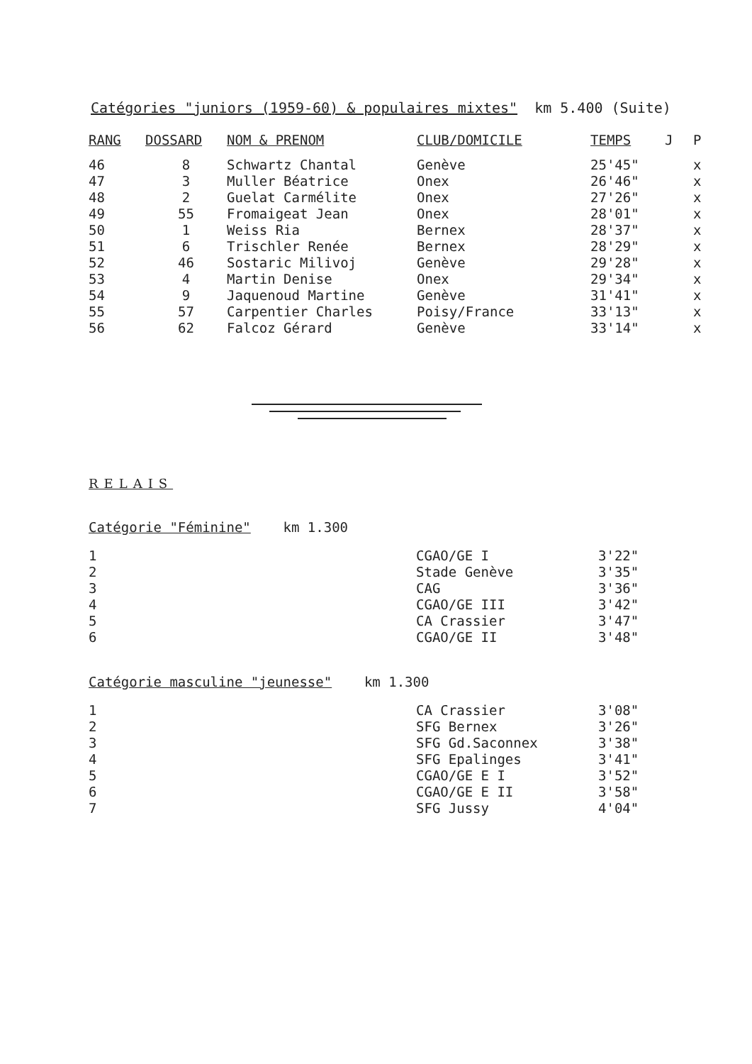Catégories "juniors (1959-60) & populaires mixtes" km 5.400 (Suite)
| RANG | DOSSARD | NOM & PRENOM | CLUB/DOMICILE | TEMPS | J | P |
| --- | --- | --- | --- | --- | --- | --- |
| 46 | 8 | Schwartz Chantal | Genève | 25'45" | | x |
| 47 | 3 | Muller Béatrice | Onex | 26'46" | | x |
| 48 | 2 | Guelat Carmélite | Onex | 27'26" | | x |
| 49 | 55 | Fromaigeat Jean | Onex | 28'01" | | x |
| 50 | 1 | Weiss Ria | Bernex | 28'37" | | x |
| 51 | 6 | Trischler Renée | Bernex | 28'29" | | x |
| 52 | 46 | Sostaric Milivoj | Genève | 29'28" | | x |
| 53 | 4 | Martin Denise | Onex | 29'34" | | x |
| 54 | 9 | Jaquenoud Martine | Genève | 31'41" | | x |
| 55 | 57 | Carpentier Charles | Poisy/France | 33'13" | | x |
| 56 | 62 | Falcoz Gérard | Genève | 33'14" | | x |
RELAIS
Catégorie "Féminine" km 1.300
| 1 | CGAO/GE I | 3'22" |
| 2 | Stade Genève | 3'35" |
| 3 | CAG | 3'36" |
| 4 | CGAO/GE III | 3'42" |
| 5 | CA Crassier | 3'47" |
| 6 | CGAO/GE II | 3'48" |
Catégorie masculine "jeunesse" km 1.300
| 1 | CA Crassier | 3'08" |
| 2 | SFG Bernex | 3'26" |
| 3 | SFG Gd.Saconnex | 3'38" |
| 4 | SFG Epalinges | 3'41" |
| 5 | CGAO/GE E I | 3'52" |
| 6 | CGAO/GE E II | 3'58" |
| 7 | SFG Jussy | 4'04" |